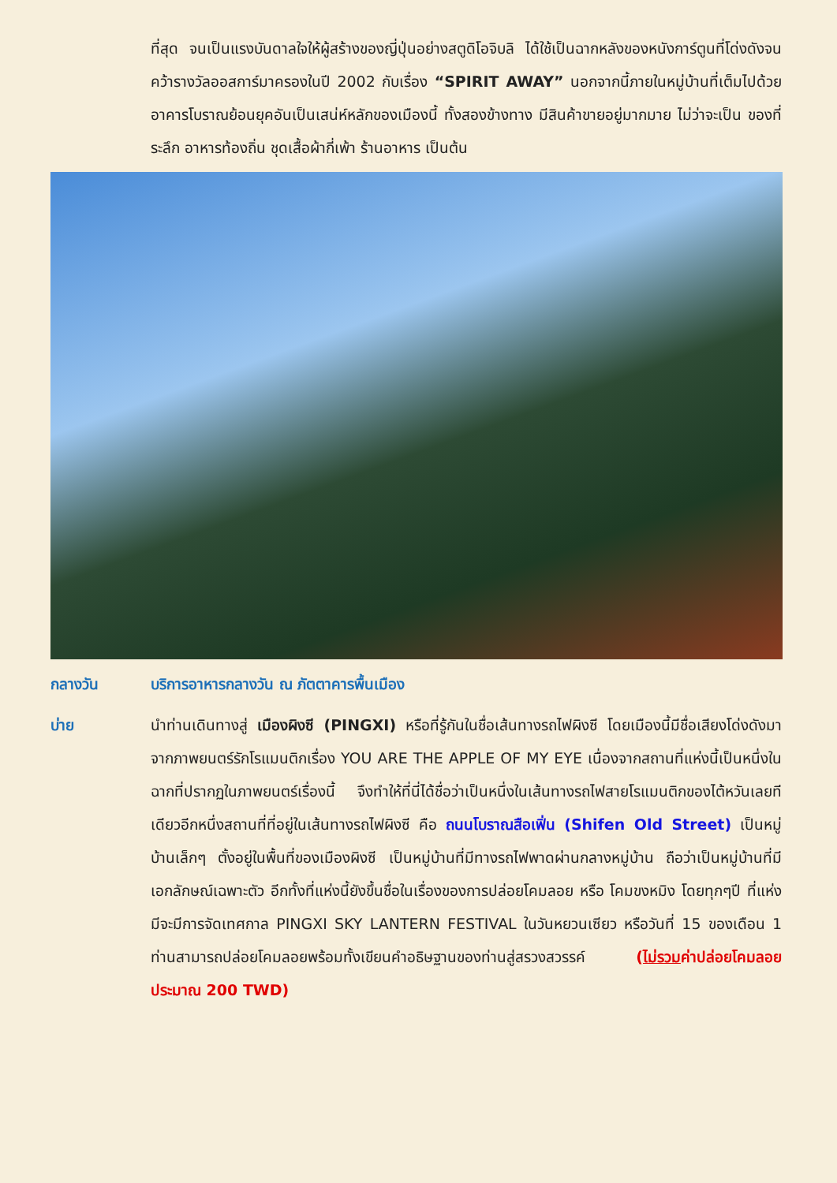ที่สุด จนเป็นแรงบันดาลใจให้ผู้สร้างของญี่ปุ่นอย่างสตูดิโอจิบลิ ได้ใช้เป็นฉากหลังของหนังการ์ตูนที่โด่งดังจนคว้ารางวัลออสการ์มาครองในปี 2002 กับเรื่อง “SPIRIT AWAY” นอกจากนี้ภายในหมู่บ้านที่เต็มไปด้วยอาคารโบราณย้อนยุคอันเป็นเสน่ห์หลักของเมืองนี้ ทั้งสองข้างทาง มีสินค้าขายอยู่มากมาย ไม่ว่าจะเป็น ของที่ระลึก อาหารท้องถิ่น ชุดเสื้อผ้ากี่เพ้า ร้านอาหาร เป็นต้น
กลางวัน บริการอาหารกลางวัน ณ ภัตตาคารพื้นเมือง
บ่าย นำท่านเดินทางสู่ เมืองผิงซี (PINGXI) หรือที่รู้กันในชื่อเส้นทางรถไฟผิงซี โดยเมืองนี้มีชื่อเสียงโด่งดังมาจากภาพยนตร์รักโรแมนติกเรื่อง YOU ARE THE APPLE OF MY EYE เนื่องจากสถานที่แห่งนี้เป็นหนึ่งในฉากที่ปรากฏในภาพยนตร์เรื่องนี้ จึงทำให้ที่นี่ได้ชื่อว่าเป็นหนึ่งในเส้นทางรถไฟสายโรแมนติกของไต้หวันเลยทีเดียวอีกหนึ่งสถานที่ที่อยู่ในเส้นทางรถไฟผิงซี คือ ถนนโบราณสือเฟิ่น (Shifen Old Street) เป็นหมู่บ้านเล็กๆ ตั้งอยู่ในพื้นที่ของเมืองผิงซี เป็นหมู่บ้านที่มีทางรถไฟพาดผ่านกลางหมู่บ้าน ถือว่าเป็นหมู่บ้านที่มีเอกลักษณ์เฉพาะตัว อีกทั้งที่แห่งนี้ยังขึ้นชื่อในเรื่องของการปล่อยโคมลอย หรือ โคมขงหมิง โดยทุกๆปี ที่แห่งมีจะมีการจัดเทศกาล PINGXI SKY LANTERN FESTIVAL ในวันหยวนเซียว หรือวันที่ 15 ของเดือน 1 ท่านสามารถปล่อยโคมลอยพร้อมทั้งเขียนคำอธิษฐานของท่านสู่สรวงสวรรค์ (ไม่รวมค่าปล่อยโคมลอยประมาณ 200 TWD)